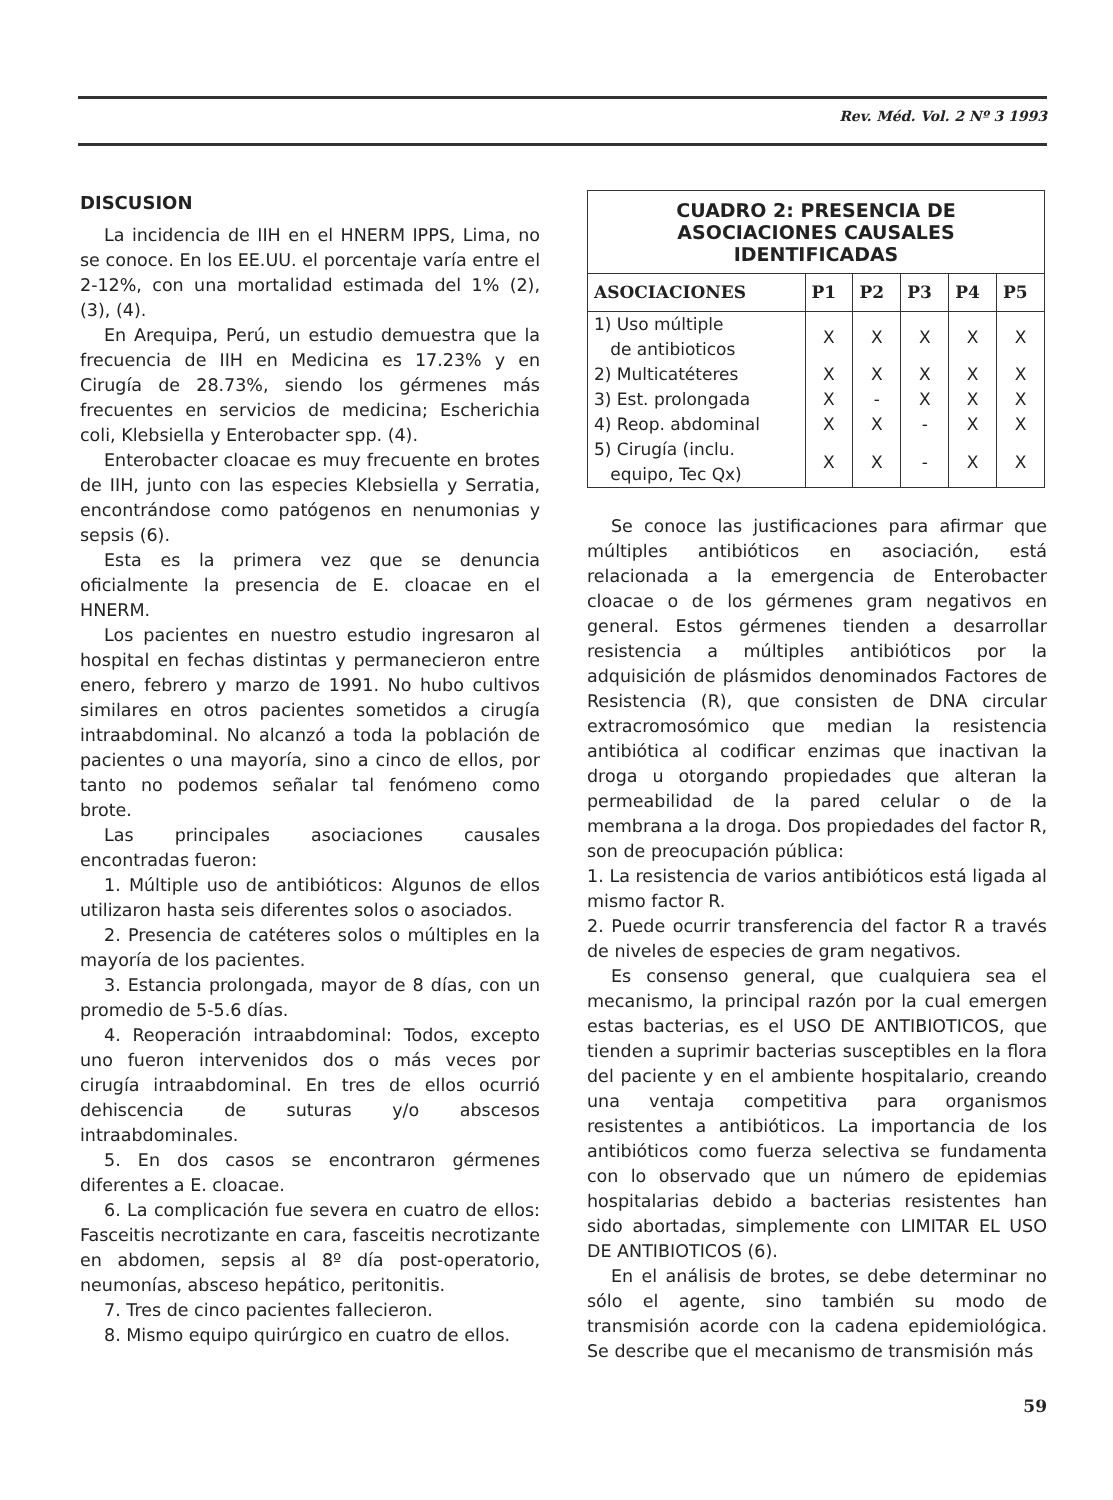Rev. Méd. Vol. 2 Nº 3 1993
DISCUSION
La incidencia de IIH en el HNERM IPPS, Lima, no se conoce. En los EE.UU. el porcentaje varía entre el 2-12%, con una mortalidad estimada del 1% (2), (3), (4).
En Arequipa, Perú, un estudio demuestra que la frecuencia de IIH en Medicina es 17.23% y en Cirugía de 28.73%, siendo los gérmenes más frecuentes en servicios de medicina; Escherichia coli, Klebsiella y Enterobacter spp. (4).
Enterobacter cloacae es muy frecuente en brotes de IIH, junto con las especies Klebsiella y Serratia, encontrándose como patógenos en nenumonias y sepsis (6).
Esta es la primera vez que se denuncia oficialmente la presencia de E. cloacae en el HNERM.
Los pacientes en nuestro estudio ingresaron al hospital en fechas distintas y permanecieron entre enero, febrero y marzo de 1991. No hubo cultivos similares en otros pacientes sometidos a cirugía intraabdominal. No alcanzó a toda la población de pacientes o una mayoría, sino a cinco de ellos, por tanto no podemos señalar tal fenómeno como brote.
Las principales asociaciones causales encontradas fueron:
1. Múltiple uso de antibióticos: Algunos de ellos utilizaron hasta seis diferentes solos o asociados.
2. Presencia de catéteres solos o múltiples en la mayoría de los pacientes.
3. Estancia prolongada, mayor de 8 días, con un promedio de 5-5.6 días.
4. Reoperación intraabdominal: Todos, excepto uno fueron intervenidos dos o más veces por cirugía intraabdominal. En tres de ellos ocurrió dehiscencia de suturas y/o abscesos intraabdominales.
5. En dos casos se encontraron gérmenes diferentes a E. cloacae.
6. La complicación fue severa en cuatro de ellos: Fasceitis necrotizante en cara, fasceitis necrotizante en abdomen, sepsis al 8º día post-operatorio, neumonías, absceso hepático, peritonitis.
7. Tres de cinco pacientes fallecieron.
8. Mismo equipo quirúrgico en cuatro de ellos.
| CUADRO 2: PRESENCIA DE ASOCIACIONES CAUSALES IDENTIFICADAS | | | | | |
| ASOCIACIONES | P1 | P2 | P3 | P4 | P5 |
| 1) Uso múltiple de antibioticos | X | X | X | X | X |
| 2) Multicatéteres | X | X | X | X | X |
| 3) Est. prolongada | X | - | X | X | X |
| 4) Reop. abdominal | X | X | - | X | X |
| 5) Cirugía (inclu. equipo, Tec Qx) | X | X | - | X | X |
Se conoce las justificaciones para afirmar que múltiples antibióticos en asociación, está relacionada a la emergencia de Enterobacter cloacae o de los gérmenes gram negativos en general. Estos gérmenes tienden a desarrollar resistencia a múltiples antibióticos por la adquisición de plásmidos denominados Factores de Resistencia (R), que consisten de DNA circular extracromosómico que median la resistencia antibiótica al codificar enzimas que inactivan la droga u otorgando propiedades que alteran la permeabilidad de la pared celular o de la membrana a la droga. Dos propiedades del factor R, son de preocupación pública:
1. La resistencia de varios antibióticos está ligada al mismo factor R.
2. Puede ocurrir transferencia del factor R a través de niveles de especies de gram negativos.
Es consenso general, que cualquiera sea el mecanismo, la principal razón por la cual emergen estas bacterias, es el USO DE ANTIBIOTICOS, que tienden a suprimir bacterias susceptibles en la flora del paciente y en el ambiente hospitalario, creando una ventaja competitiva para organismos resistentes a antibióticos. La importancia de los antibióticos como fuerza selectiva se fundamenta con lo observado que un número de epidemias hospitalarias debido a bacterias resistentes han sido abortadas, simplemente con LIMITAR EL USO DE ANTIBIOTICOS (6).
En el análisis de brotes, se debe determinar no sólo el agente, sino también su modo de transmisión acorde con la cadena epidemiológica. Se describe que el mecanismo de transmisión más
59